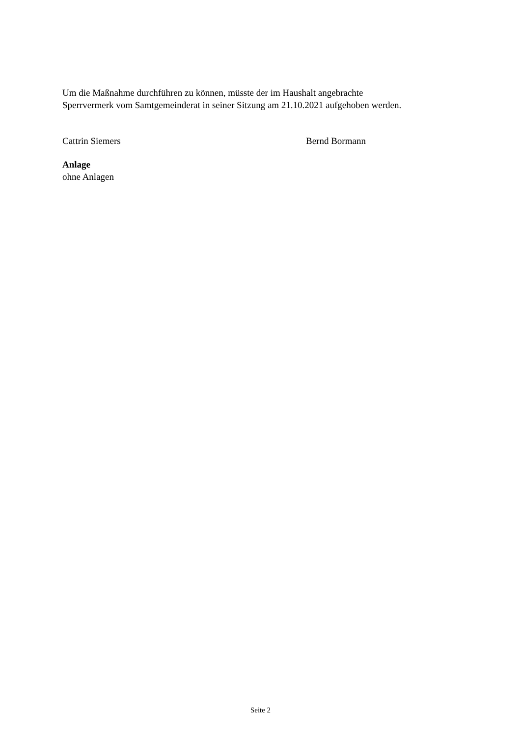Um die Maßnahme durchführen zu können, müsste der im Haushalt angebrachte
Sperrvermerk vom Samtgemeinderat in seiner Sitzung am 21.10.2021 aufgehoben werden.
Cattrin Siemers Bernd Bormann
Anlage
ohne Anlagen
Seite 2